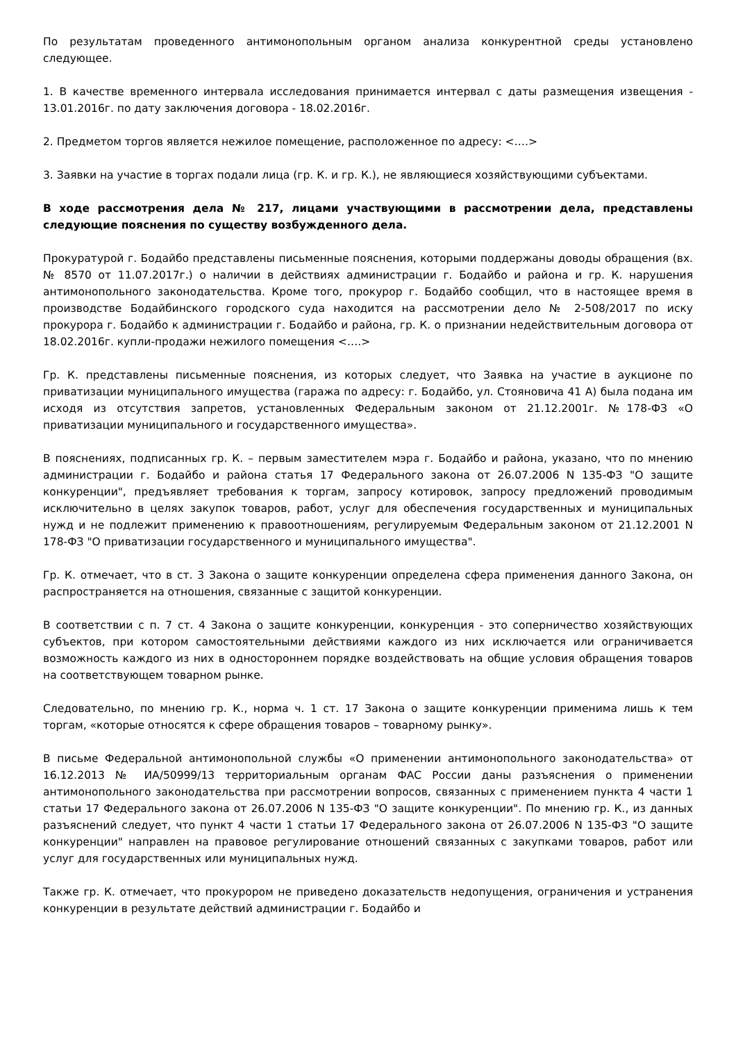По результатам проведенного антимонопольным органом анализа конкурентной среды установлено следующее.
1. В качестве временного интервала исследования принимается интервал с даты размещения извещения - 13.01.2016г. по дату заключения договора - 18.02.2016г.
2. Предметом торгов является нежилое помещение, расположенное по адресу: <….>
3. Заявки на участие в торгах подали лица (гр. К. и гр. К.), не являющиеся хозяйствующими субъектами.
В ходе рассмотрения дела № 217, лицами участвующими в рассмотрении дела, представлены следующие пояснения по существу возбужденного дела.
Прокуратурой г. Бодайбо представлены письменные пояснения, которыми поддержаны доводы обращения (вх. № 8570 от 11.07.2017г.) о наличии в действиях администрации г. Бодайбо и района и гр. К. нарушения антимонопольного законодательства. Кроме того, прокурор г. Бодайбо сообщил, что в настоящее время в производстве Бодайбинского городского суда находится на рассмотрении дело № 2-508/2017 по иску прокурора г. Бодайбо к администрации г. Бодайбо и района, гр. К. о признании недействительным договора от 18.02.2016г. купли-продажи нежилого помещения <….>
Гр. К. представлены письменные пояснения, из которых следует, что Заявка на участие в аукционе по приватизации муниципального имущества (гаража по адресу: г. Бодайбо, ул. Стояновича 41 А) была подана им исходя из отсутствия запретов, установленных Федеральным законом от 21.12.2001г. №178-ФЗ «О приватизации муниципального и государственного имущества».
В пояснениях, подписанных гр. К. – первым заместителем мэра г. Бодайбо и района, указано, что по мнению администрации г. Бодайбо и района статья 17 Федерального закона от 26.07.2006 N 135-ФЗ "О защите конкуренции", предъявляет требования к торгам, запросу котировок, запросу предложений проводимым исключительно в целях закупок товаров, работ, услуг для обеспечения государственных и муниципальных нужд и не подлежит применению к правоотношениям, регулируемым Федеральным законом от 21.12.2001 N 178-ФЗ "О приватизации государственного и муниципального имущества".
Гр. К. отмечает, что в ст. 3 Закона о защите конкуренции определена сфера применения данного Закона, он распространяется на отношения, связанные с защитой конкуренции.
В соответствии с п. 7 ст. 4 Закона о защите конкуренции, конкуренция - это соперничество хозяйствующих субъектов, при котором самостоятельными действиями каждого из них исключается или ограничивается возможность каждого из них в одностороннем порядке воздействовать на общие условия обращения товаров на соответствующем товарном рынке.
Следовательно, по мнению гр. К., норма ч. 1 ст. 17 Закона о защите конкуренции применима лишь к тем торгам, «которые относятся к сфере обращения товаров – товарному рынку».
В письме Федеральной антимонопольной службы «О применении антимонопольного законодательства» от 16.12.2013 № ИА/50999/13 территориальным органам ФАС России даны разъяснения о применении антимонопольного законодательства при рассмотрении вопросов, связанных с применением пункта 4 части 1 статьи 17 Федерального закона от 26.07.2006 N 135-ФЗ "О защите конкуренции". По мнению гр. К., из данных разъяснений следует, что пункт 4 части 1 статьи 17 Федерального закона от 26.07.2006 N 135-ФЗ "О защите конкуренции" направлен на правовое регулирование отношений связанных с закупками товаров, работ или услуг для государственных или муниципальных нужд.
Также гр. К. отмечает, что прокурором не приведено доказательств недопущения, ограничения и устранения конкуренции в результате действий администрации г. Бодайбо и